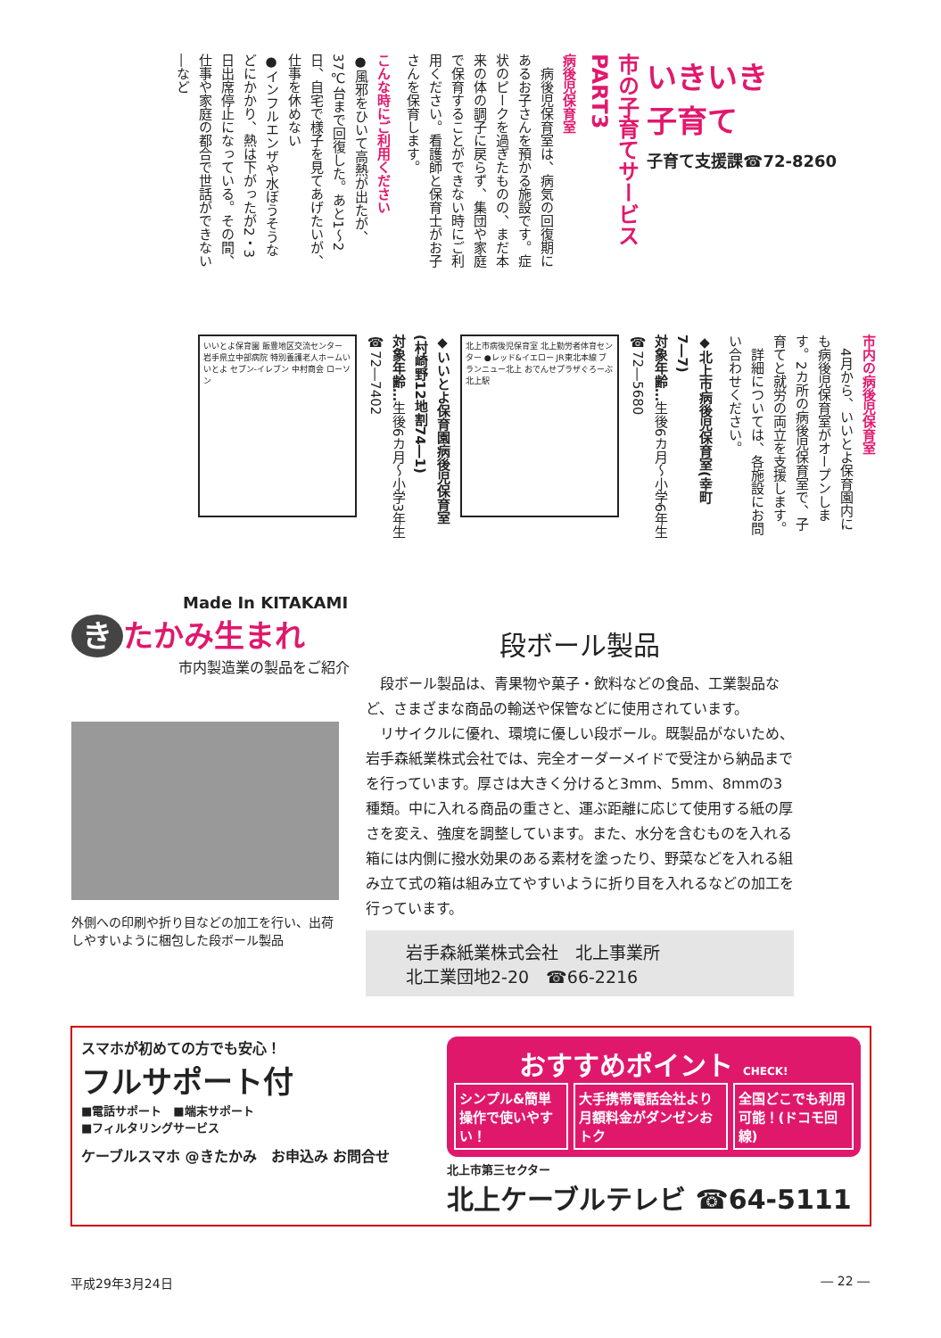いきいき
子育て
子育て支援課☎72-8260
市の子育てサービス PART3
病後児保育室
　病後児保育室は、病気の回復期にあるお子さんを預かる施設です。症状のピークを過ぎたものの、まだ本来の体の調子に戻らず、集団や家庭で保育することができない時にご利用ください。看護師と保育士がお子さんを保育します。
こんな時にご利用ください
●風邪をひいて高熱が出たが、37℃台まで回復した。あと1～2日、自宅で様子を見てあげたいが、仕事を休めない
●インフルエンザや水ぼうそうなどにかかり、熱は下がったが2・3日出席停止になっている。その間、仕事や家庭の都合で世話ができない―など
市内の病後児保育室
　4月から、いいとよ保育園内にも病後児保育室がオープンします。2カ所の病後児保育室で、子育てと就労の両立を支援します。
　詳細については、各施設にお問い合わせください。
◆北上市病後児保育室(幸町7―7)
対象年齢…生後6カ月～小学6年生
☎72―5680
北上市病後児保育室 北上勤労者体育センター ●レッド&イエロー JR東北本線 ブランニュー北上 おでんせプラザぐろーぶ 北上駅
◆いいとよ保育園病後児保育室(村崎野12地割74―1)
対象年齢…生後6カ月～小学3年生
☎72―7402
いいとよ保育園 飯豊地区交流センター 岩手県立中部病院 特別養護老人ホームいいとよ セブン-イレブン 中村商会 ローソン
Made In KITAKAMI
き たかみ生まれ
市内製造業の製品をご紹介
外側への印刷や折り目などの加工を行い、出荷しやすいように梱包した段ボール製品
段ボール製品
　段ボール製品は、青果物や菓子・飲料などの食品、工業製品など、さまざまな商品の輸送や保管などに使用されています。
　リサイクルに優れ、環境に優しい段ボール。既製品がないため、岩手森紙業株式会社では、完全オーダーメイドで受注から納品までを行っています。厚さは大きく分けると3mm、5mm、8mmの3種類。中に入れる商品の重さと、運ぶ距離に応じて使用する紙の厚さを変え、強度を調整しています。また、水分を含むものを入れる箱には内側に撥水効果のある素材を塗ったり、野菜などを入れる組み立て式の箱は組み立てやすいように折り目を入れるなどの加工を行っています。
岩手森紙業株式会社　北上事業所
北工業団地2-20　☎66-2216
スマホが初めての方でも安心！
フルサポート付
■電話サポート　■端末サポート
■フィルタリングサービス
ケーブルスマホ @きたかみ　お申込み お問合せ
おすすめポイント CHECK!
シンプル&簡単操作で使いやすい！ 大手携帯電話会社より月額料金がダンゼンおトク 全国どこでも利用可能！(ドコモ回線)
北上市第三セクター
北上ケーブルテレビ ☎64-5111
平成29年3月24日 ― 22 ―